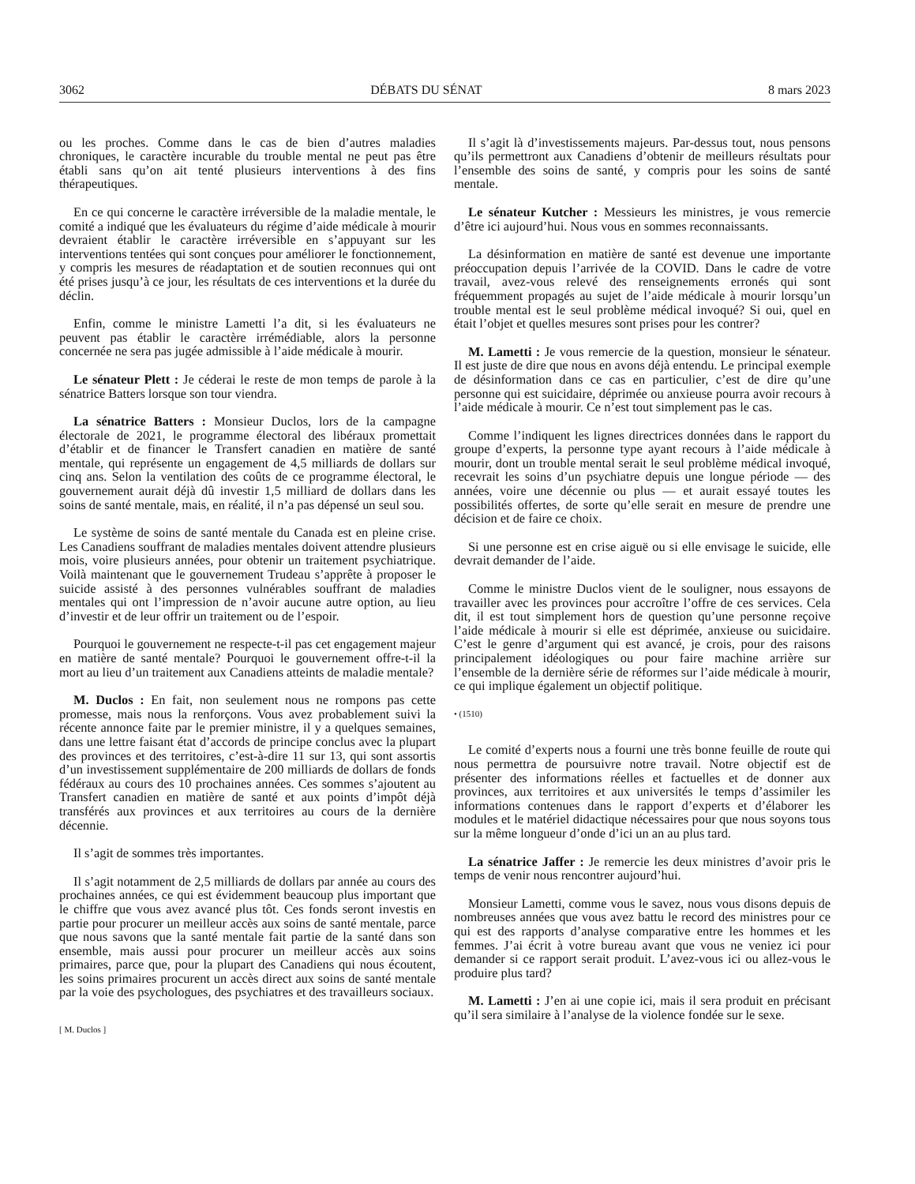3062 DÉBATS DU SÉNAT 8 mars 2023
ou les proches. Comme dans le cas de bien d’autres maladies chroniques, le caractère incurable du trouble mental ne peut pas être établi sans qu’on ait tenté plusieurs interventions à des fins thérapeutiques.
En ce qui concerne le caractère irréversible de la maladie mentale, le comité a indiqué que les évaluateurs du régime d’aide médicale à mourir devraient établir le caractère irréversible en s’appuyant sur les interventions tentées qui sont conçues pour améliorer le fonctionnement, y compris les mesures de réadaptation et de soutien reconnues qui ont été prises jusqu’à ce jour, les résultats de ces interventions et la durée du déclin.
Enfin, comme le ministre Lametti l’a dit, si les évaluateurs ne peuvent pas établir le caractère irrémédiable, alors la personne concernée ne sera pas jugée admissible à l’aide médicale à mourir.
Le sénateur Plett : Je céderai le reste de mon temps de parole à la sénatrice Batters lorsque son tour viendra.
La sénatrice Batters : Monsieur Duclos, lors de la campagne électorale de 2021, le programme électoral des libéraux promettait d’établir et de financer le Transfert canadien en matière de santé mentale, qui représente un engagement de 4,5 milliards de dollars sur cinq ans. Selon la ventilation des coûts de ce programme électoral, le gouvernement aurait déjà dû investir 1,5 milliard de dollars dans les soins de santé mentale, mais, en réalité, il n’a pas dépensé un seul sou.
Le système de soins de santé mentale du Canada est en pleine crise. Les Canadiens souffrant de maladies mentales doivent attendre plusieurs mois, voire plusieurs années, pour obtenir un traitement psychiatrique. Voilà maintenant que le gouvernement Trudeau s’apprête à proposer le suicide assisté à des personnes vulnérables souffrant de maladies mentales qui ont l’impression de n’avoir aucune autre option, au lieu d’investir et de leur offrir un traitement ou de l’espoir.
Pourquoi le gouvernement ne respecte-t-il pas cet engagement majeur en matière de santé mentale? Pourquoi le gouvernement offre-t-il la mort au lieu d’un traitement aux Canadiens atteints de maladie mentale?
M. Duclos : En fait, non seulement nous ne rompons pas cette promesse, mais nous la renforçons. Vous avez probablement suivi la récente annonce faite par le premier ministre, il y a quelques semaines, dans une lettre faisant état d’accords de principe conclus avec la plupart des provinces et des territoires, c’est-à-dire 11 sur 13, qui sont assortis d’un investissement supplémentaire de 200 milliards de dollars de fonds fédéraux au cours des 10 prochaines années. Ces sommes s’ajoutent au Transfert canadien en matière de santé et aux points d’impôt déjà transférés aux provinces et aux territoires au cours de la dernière décennie.
Il s’agit de sommes très importantes.
Il s’agit notamment de 2,5 milliards de dollars par année au cours des prochaines années, ce qui est évidemment beaucoup plus important que le chiffre que vous avez avancé plus tôt. Ces fonds seront investis en partie pour procurer un meilleur accès aux soins de santé mentale, parce que nous savons que la santé mentale fait partie de la santé dans son ensemble, mais aussi pour procurer un meilleur accès aux soins primaires, parce que, pour la plupart des Canadiens qui nous écoutent, les soins primaires procurent un accès direct aux soins de santé mentale par la voie des psychologues, des psychiatres et des travailleurs sociaux.
[ M. Duclos ]
Il s’agit là d’investissements majeurs. Par-dessus tout, nous pensons qu’ils permettront aux Canadiens d’obtenir de meilleurs résultats pour l’ensemble des soins de santé, y compris pour les soins de santé mentale.
Le sénateur Kutcher : Messieurs les ministres, je vous remercie d’être ici aujourd’hui. Nous vous en sommes reconnaissants.
La désinformation en matière de santé est devenue une importante préoccupation depuis l’arrivée de la COVID. Dans le cadre de votre travail, avez-vous relevé des renseignements erronés qui sont fréquemment propagés au sujet de l’aide médicale à mourir lorsqu’un trouble mental est le seul problème médical invoqué? Si oui, quel en était l’objet et quelles mesures sont prises pour les contrer?
M. Lametti : Je vous remercie de la question, monsieur le sénateur. Il est juste de dire que nous en avons déjà entendu. Le principal exemple de désinformation dans ce cas en particulier, c’est de dire qu’une personne qui est suicidaire, déprimée ou anxieuse pourra avoir recours à l’aide médicale à mourir. Ce n’est tout simplement pas le cas.
Comme l’indiquent les lignes directrices données dans le rapport du groupe d’experts, la personne type ayant recours à l’aide médicale à mourir, dont un trouble mental serait le seul problème médical invoqué, recevrait les soins d’un psychiatre depuis une longue période — des années, voire une décennie ou plus — et aurait essayé toutes les possibilités offertes, de sorte qu’elle serait en mesure de prendre une décision et de faire ce choix.
Si une personne est en crise aiguë ou si elle envisage le suicide, elle devrait demander de l’aide.
Comme le ministre Duclos vient de le souligner, nous essayons de travailler avec les provinces pour accroître l’offre de ces services. Cela dit, il est tout simplement hors de question qu’une personne reçoive l’aide médicale à mourir si elle est déprimée, anxieuse ou suicidaire. C’est le genre d’argument qui est avancé, je crois, pour des raisons principalement idéologiques ou pour faire machine arrière sur l’ensemble de la dernière série de réformes sur l’aide médicale à mourir, ce qui implique également un objectif politique.
• (1510)
Le comité d’experts nous a fourni une très bonne feuille de route qui nous permettra de poursuivre notre travail. Notre objectif est de présenter des informations réelles et factuelles et de donner aux provinces, aux territoires et aux universités le temps d’assimiler les informations contenues dans le rapport d’experts et d’élaborer les modules et le matériel didactique nécessaires pour que nous soyons tous sur la même longueur d’onde d’ici un an au plus tard.
La sénatrice Jaffer : Je remercie les deux ministres d’avoir pris le temps de venir nous rencontrer aujourd’hui.
Monsieur Lametti, comme vous le savez, nous vous disons depuis de nombreuses années que vous avez battu le record des ministres pour ce qui est des rapports d’analyse comparative entre les hommes et les femmes. J’ai écrit à votre bureau avant que vous ne veniez ici pour demander si ce rapport serait produit. L’avez-vous ici ou allez-vous le produire plus tard?
M. Lametti : J’en ai une copie ici, mais il sera produit en précisant qu’il sera similaire à l’analyse de la violence fondée sur le sexe.